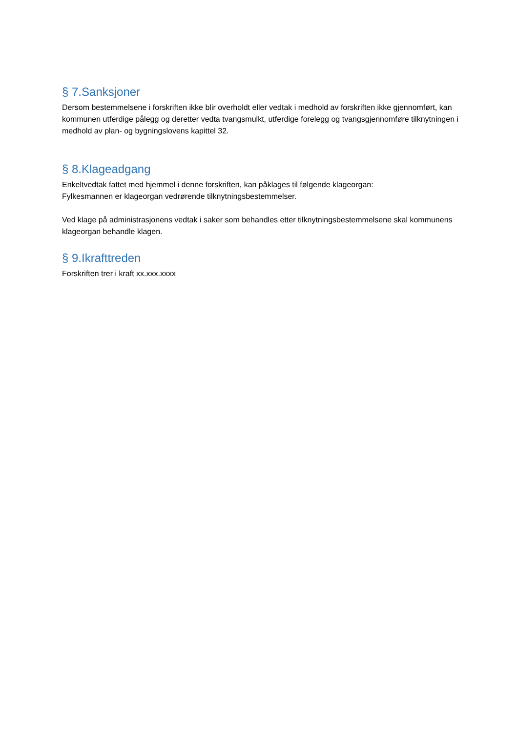§ 7.Sanksjoner
Dersom bestemmelsene i forskriften ikke blir overholdt eller vedtak i medhold av forskriften ikke gjennomført, kan kommunen utferdige pålegg og deretter vedta tvangsmulkt, utferdige forelegg og tvangsgjennomføre tilknytningen i medhold av plan- og bygningslovens kapittel 32.
§ 8.Klageadgang
Enkeltvedtak fattet med hjemmel i denne forskriften, kan påklages til følgende klageorgan:
Fylkesmannen er klageorgan vedrørende tilknytningsbestemmelser.
Ved klage på administrasjonens vedtak i saker som behandles etter tilknytningsbestemmelsene skal kommunens klageorgan behandle klagen.
§ 9.Ikrafttreden
Forskriften trer i kraft xx.xxx.xxxx